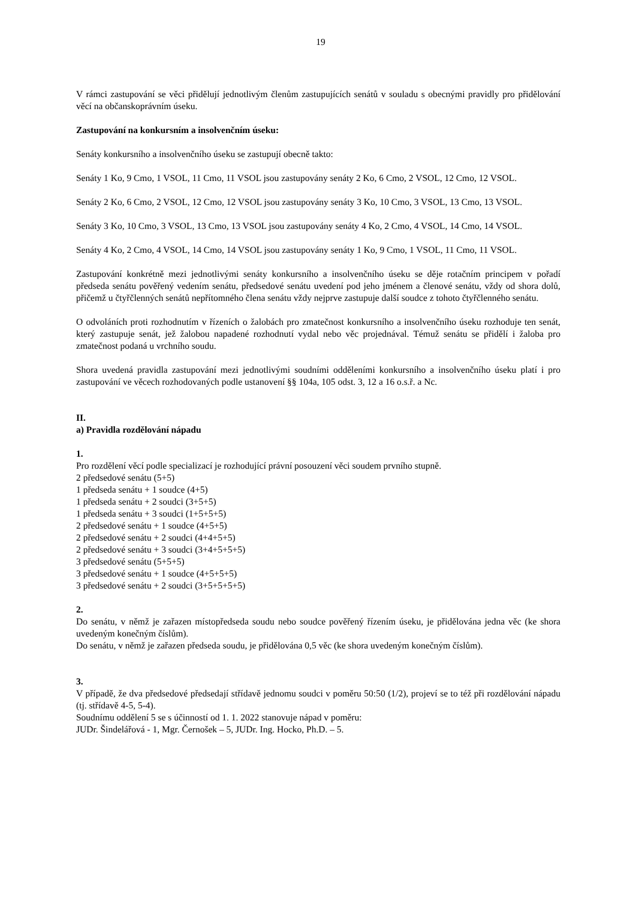19
V rámci zastupování se věci přidělují jednotlivým členům zastupujících senátů v souladu s obecnými pravidly pro přidělování věcí na občanskoprávním úseku.
Zastupování na konkursním a insolvenčním úseku:
Senáty konkursního a insolvenčního úseku se zastupují obecně takto:
Senáty 1 Ko, 9 Cmo, 1 VSOL, 11 Cmo, 11 VSOL jsou zastupovány senáty 2 Ko, 6 Cmo, 2 VSOL, 12 Cmo, 12 VSOL.
Senáty 2 Ko, 6 Cmo, 2 VSOL, 12 Cmo, 12 VSOL jsou zastupovány senáty 3 Ko, 10 Cmo, 3 VSOL, 13 Cmo, 13 VSOL.
Senáty 3 Ko, 10 Cmo, 3 VSOL, 13 Cmo, 13 VSOL jsou zastupovány senáty 4 Ko, 2 Cmo, 4 VSOL, 14 Cmo, 14 VSOL.
Senáty 4 Ko, 2 Cmo, 4 VSOL, 14 Cmo, 14 VSOL jsou zastupovány senáty 1 Ko, 9 Cmo, 1 VSOL, 11 Cmo, 11 VSOL.
Zastupování konkrétně mezi jednotlivými senáty konkursního a insolvenčního úseku se děje rotačním principem v pořadí předseda senátu pověřený vedením senátu, předsedové senátu uvedení pod jeho jménem a členové senátu, vždy od shora dolů, přičemž u čtyřčlenných senátů nepřítomného člena senátu vždy nejprve zastupuje další soudce z tohoto čtyřčlenného senátu.
O odvoláních proti rozhodnutím v řízeních o žalobách pro zmatečnost konkursního a insolvenčního úseku rozhoduje ten senát, který zastupuje senát, jež žalobou napadené rozhodnutí vydal nebo věc projednával. Témuž senátu se přidělí i žaloba pro zmatečnost podaná u vrchního soudu.
Shora uvedená pravidla zastupování mezi jednotlivými soudními odděleními konkursního a insolvenčního úseku platí i pro zastupování ve věcech rozhodovaných podle ustanovení §§ 104a, 105 odst. 3, 12 a 16 o.s.ř. a Nc.
II.
a) Pravidla rozdělování nápadu
1.
Pro rozdělení věcí podle specializací je rozhodující právní posouzení věci soudem prvního stupně.
2 předsedové senátu (5+5)
1 předseda senátu + 1 soudce (4+5)
1 předseda senátu + 2 soudci (3+5+5)
1 předseda senátu + 3 soudci (1+5+5+5)
2 předsedové senátu + 1 soudce (4+5+5)
2 předsedové senátu + 2 soudci (4+4+5+5)
2 předsedové senátu + 3 soudci (3+4+5+5+5)
3 předsedové senátu (5+5+5)
3 předsedové senátu + 1 soudce (4+5+5+5)
3 předsedové senátu + 2 soudci (3+5+5+5+5)
2.
Do senátu, v němž je zařazen místopředseda soudu nebo soudce pověřený řízením úseku, je přidělována jedna věc (ke shora uvedeným konečným číslům).
Do senátu, v němž je zařazen předseda soudu, je přidělována 0,5 věc (ke shora uvedeným konečným číslům).
3.
V případě, že dva předsedové předsedají střídavě jednomu soudci v poměru 50:50 (1/2), projeví se to též při rozdělování nápadu (tj. střídavě 4-5, 5-4).
Soudnímu oddělení 5 se s účinností od 1. 1. 2022 stanovuje nápad v poměru:
JUDr. Šindelářová - 1, Mgr. Černošek – 5, JUDr. Ing. Hocko, Ph.D. – 5.